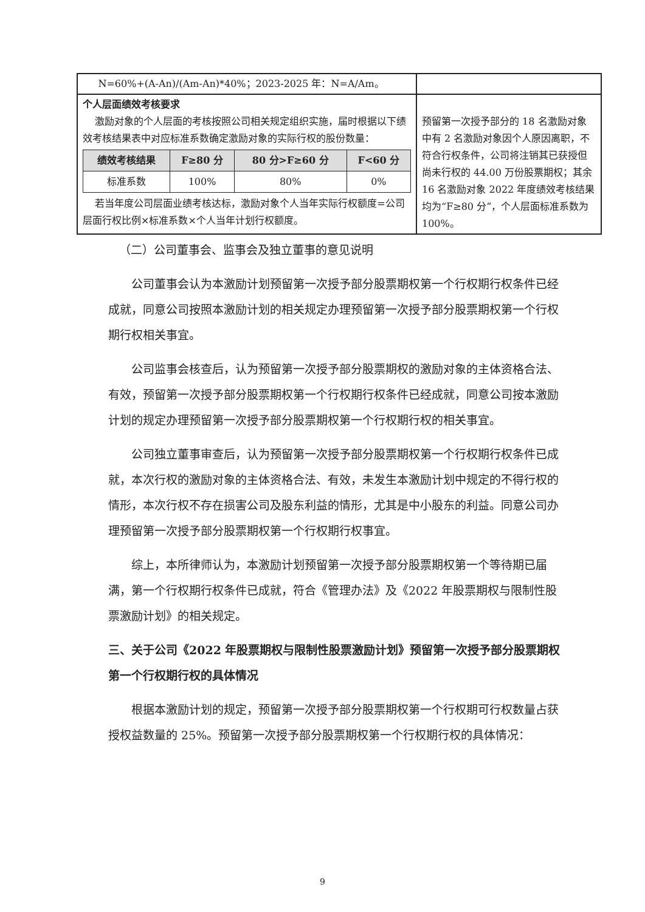| N=60%+(A-An)/(Am-An)*40%；2023-2025 年：N=A/Am。 | |
| 个人层面绩效考核要求 激励对象的个人层面的考核按照公司相关规定组织实施，届时根据以下绩效考核结果表中对应标准系数确定激励对象的实际行权的股份数量： / 绩效考核结果 / F≥80 分 / 80 分>F≥60 分 / F<60 分 / / --- / --- / --- / --- / / 标准系数 / 100% / 80% / 0% / 若当年度公司层面业绩考核达标，激励对象个人当年实际行权额度=公司层面行权比例×标准系数×个人当年计划行权额度。 | 预留第一次授予部分的 18 名激励对象中有 2 名激励对象因个人原因离职，不符合行权条件，公司将注销其已获授但尚未行权的 44.00 万份股票期权；其余 16 名激励对象 2022 年度绩效考核结果均为“F≥80 分”，个人层面标准系数为 100%。 |
（二）公司董事会、监事会及独立董事的意见说明
公司董事会认为本激励计划预留第一次授予部分股票期权第一个行权期行权条件已经成就，同意公司按照本激励计划的相关规定办理预留第一次授予部分股票期权第一个行权期行权相关事宜。
公司监事会核查后，认为预留第一次授予部分股票期权的激励对象的主体资格合法、有效，预留第一次授予部分股票期权第一个行权期行权条件已经成就，同意公司按本激励计划的规定办理预留第一次授予部分股票期权第一个行权期行权的相关事宜。
公司独立董事审查后，认为预留第一次授予部分股票期权第一个行权期行权条件已成就，本次行权的激励对象的主体资格合法、有效，未发生本激励计划中规定的不得行权的情形，本次行权不存在损害公司及股东利益的情形，尤其是中小股东的利益。同意公司办理预留第一次授予部分股票期权第一个行权期行权事宜。
综上，本所律师认为，本激励计划预留第一次授予部分股票期权第一个等待期已届满，第一个行权期行权条件已成就，符合《管理办法》及《2022 年股票期权与限制性股票激励计划》的相关规定。
三、关于公司《2022 年股票期权与限制性股票激励计划》预留第一次授予部分股票期权第一个行权期行权的具体情况
根据本激励计划的规定，预留第一次授予部分股票期权第一个行权期可行权数量占获授权益数量的 25%。预留第一次授予部分股票期权第一个行权期行权的具体情况：
9